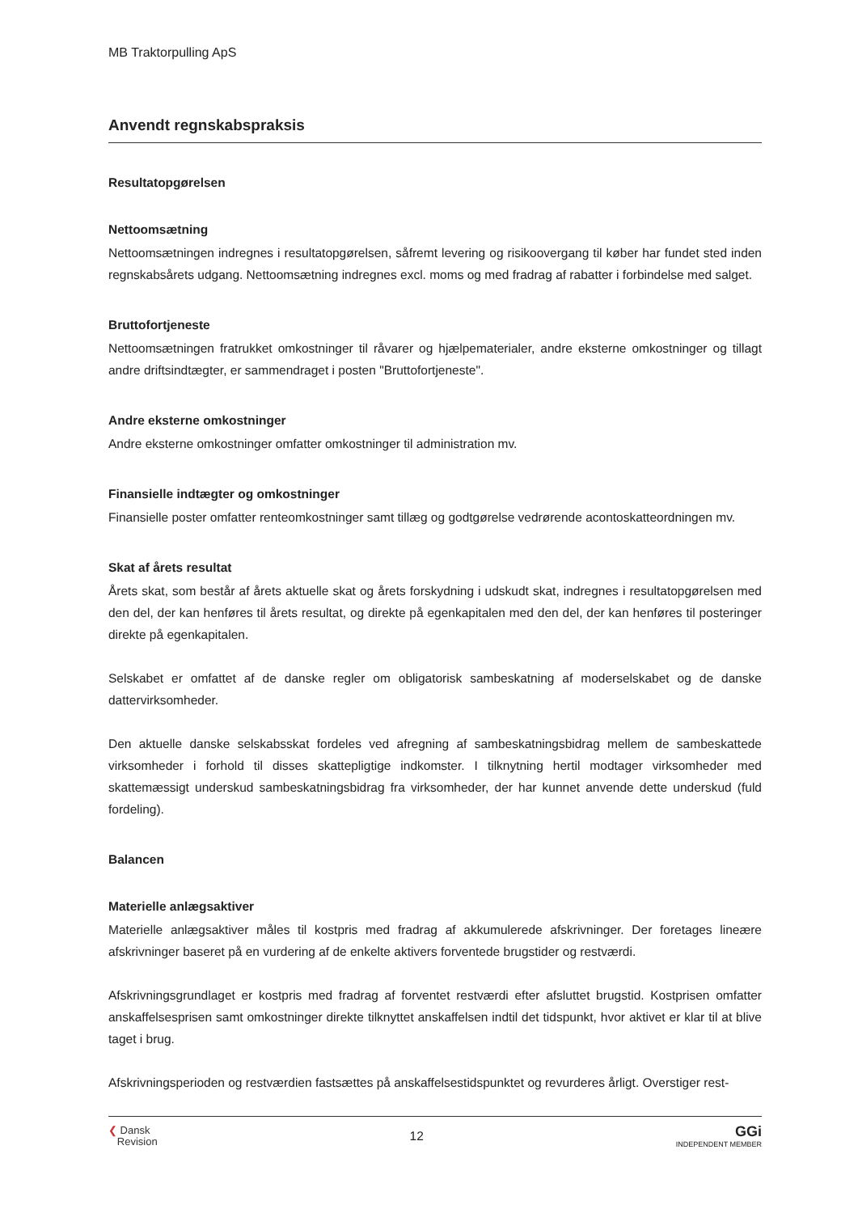MB Traktorpulling ApS
Anvendt regnskabspraksis
Resultatopgørelsen
Nettoomsætning
Nettoomsætningen indregnes i resultatopgørelsen, såfremt levering og risikoovergang til køber har fundet sted inden regnskabsårets udgang. Nettoomsætning indregnes excl. moms og med fradrag af rabatter i forbindelse med salget.
Bruttofortjeneste
Nettoomsætningen fratrukket omkostninger til råvarer og hjælpematerialer, andre eksterne omkostninger og tillagt andre driftsindtægter, er sammendraget i posten "Bruttofortjeneste".
Andre eksterne omkostninger
Andre eksterne omkostninger omfatter omkostninger til administration mv.
Finansielle indtægter og omkostninger
Finansielle poster omfatter renteomkostninger samt tillæg og godtgørelse vedrørende acontoskatteordningen mv.
Skat af årets resultat
Årets skat, som består af årets aktuelle skat og årets forskydning i udskudt skat, indregnes i resultatopgørelsen med den del, der kan henføres til årets resultat, og direkte på egenkapitalen med den del, der kan henføres til posteringer direkte på egenkapitalen.
Selskabet er omfattet af de danske regler om obligatorisk sambeskatning af moderselskabet og de danske dattervirksomheder.
Den aktuelle danske selskabsskat fordeles ved afregning af sambeskatningsbidrag mellem de sambeskattede virksomheder i forhold til disses skattepligtige indkomster. I tilknytning hertil modtager virksomheder med skattemæssigt underskud sambeskatningsbidrag fra virksomheder, der har kunnet anvende dette underskud (fuld fordeling).
Balancen
Materielle anlægsaktiver
Materielle anlægsaktiver måles til kostpris med fradrag af akkumulerede afskrivninger. Der foretages lineære afskrivninger baseret på en vurdering af de enkelte aktivers forventede brugstider og restværdi.
Afskrivningsgrundlaget er kostpris med fradrag af forventet restværdi efter afsluttet brugstid. Kostprisen omfatter anskaffelsesprisen samt omkostninger direkte tilknyttet anskaffelsen indtil det tidspunkt, hvor aktivet er klar til at blive taget i brug.
Afskrivningsperioden og restværdien fastsættes på anskaffelsestidspunktet og revurderes årligt. Overstiger rest-
❮ Dansk
Revision
12
GGi
INDEPENDENT MEMBER